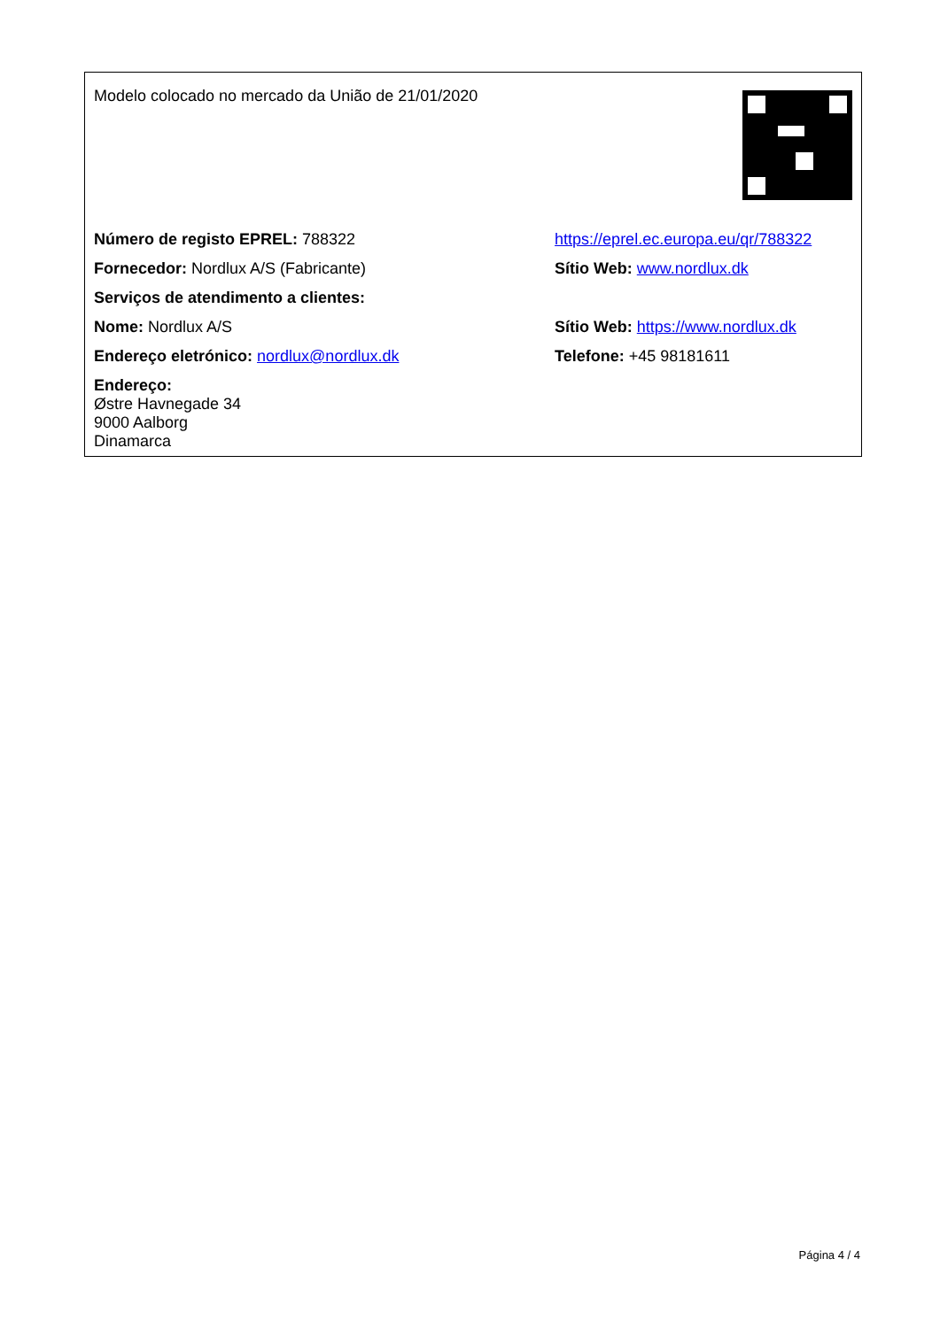| Modelo colocado no mercado da União de 21/01/2020 | |
| Número de registo EPREL: 788322 | https://eprel.ec.europa.eu/qr/788322 |
| Fornecedor: Nordlux A/S (Fabricante) | Sítio Web: www.nordlux.dk |
| Serviços de atendimento a clientes: | |
| Nome: Nordlux A/S | Sítio Web: https://www.nordlux.dk |
| Endereço eletrónico: nordlux@nordlux.dk | Telefone: +45 98181611 |
| Endereço: Østre Havnegade 34 9000 Aalborg Dinamarca | |
Página 4 / 4